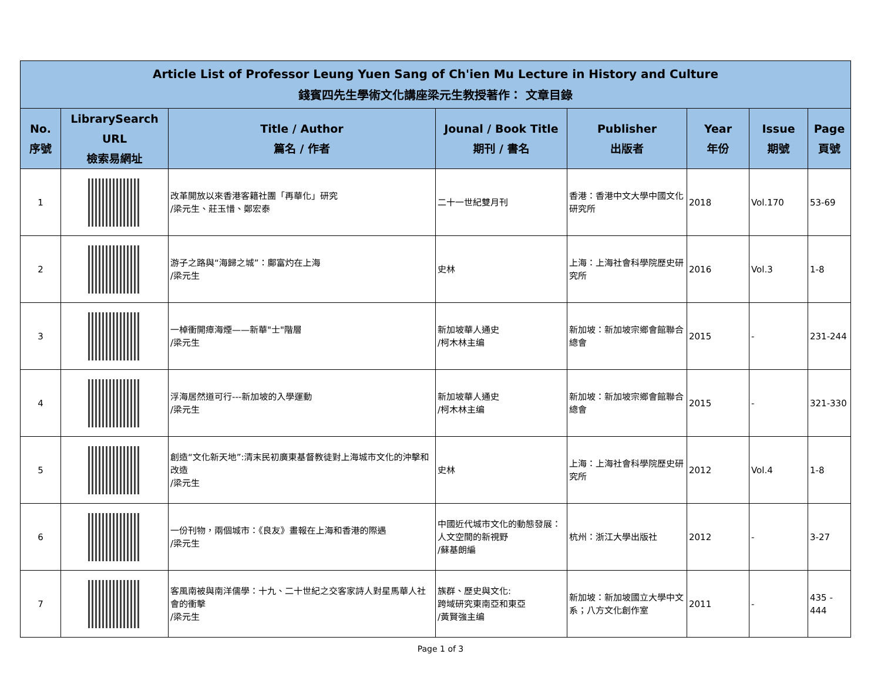| Article List of Professor Leung Yuen Sang of Ch'ien Mu Lecture in History and Culture 錢賓四先生學術文化講座梁元生教授著作： 文章目錄 | | | | | | | |
| No. 序號 | LibrarySearch URL 檢索易網址 | Title / Author 篇名 / 作者 | Jounal / Book Title 期刊 / 書名 | Publisher 出版者 | Year 年份 | Issue 期號 | Page 頁號 |
| 1 | | 改革開放以來香港客籍社團「再華化」研究 /梁元生、莊玉惜、鄭宏泰 | 二十一世紀雙月刊 | 香港：香港中文大學中國文化研究所 | 2018 | Vol.170 | 53-69 |
| 2 | | 游子之路與“海歸之城”：鄺富灼在上海 /梁元生 | 史林 | 上海：上海社會科學院歷史研究所 | 2016 | Vol.3 | 1-8 |
| 3 | | 一棹衝開瘴海煙——新華"士"階層 /梁元生 | 新加坡華人通史 /柯木林主编 | 新加坡：新加坡宗鄉會館聯合總會 | 2015 | - | 231-244 |
| 4 | | 浮海居然道可行---新加坡的入學運動 /梁元生 | 新加坡華人通史 /柯木林主编 | 新加坡：新加坡宗鄉會館聯合總會 | 2015 | - | 321-330 |
| 5 | | 創造“文化新天地”:清末民初廣東基督教徒對上海城市文化的沖擊和改造 /梁元生 | 史林 | 上海：上海社會科學院歷史研究所 | 2012 | Vol.4 | 1-8 |
| 6 | | 一份刊物，兩個城市：《良友》畫報在上海和香港的際遇 /梁元生 | 中國近代城市文化的動態發展：人文空間的新視野 /蘇基朗編 | 杭州：浙江大學出版社 | 2012 | - | 3-27 |
| 7 | | 客風南被與南洋儒學：十九、二十世紀之交客家詩人對星馬華人社會的衝擊 /梁元生 | 族群、歷史與文化: 跨域研究東南亞和東亞 /黃賢強主编 | 新加坡：新加坡國立大學中文系；八方文化創作室 | 2011 | - | 435 - 444 |
Page 1 of 3